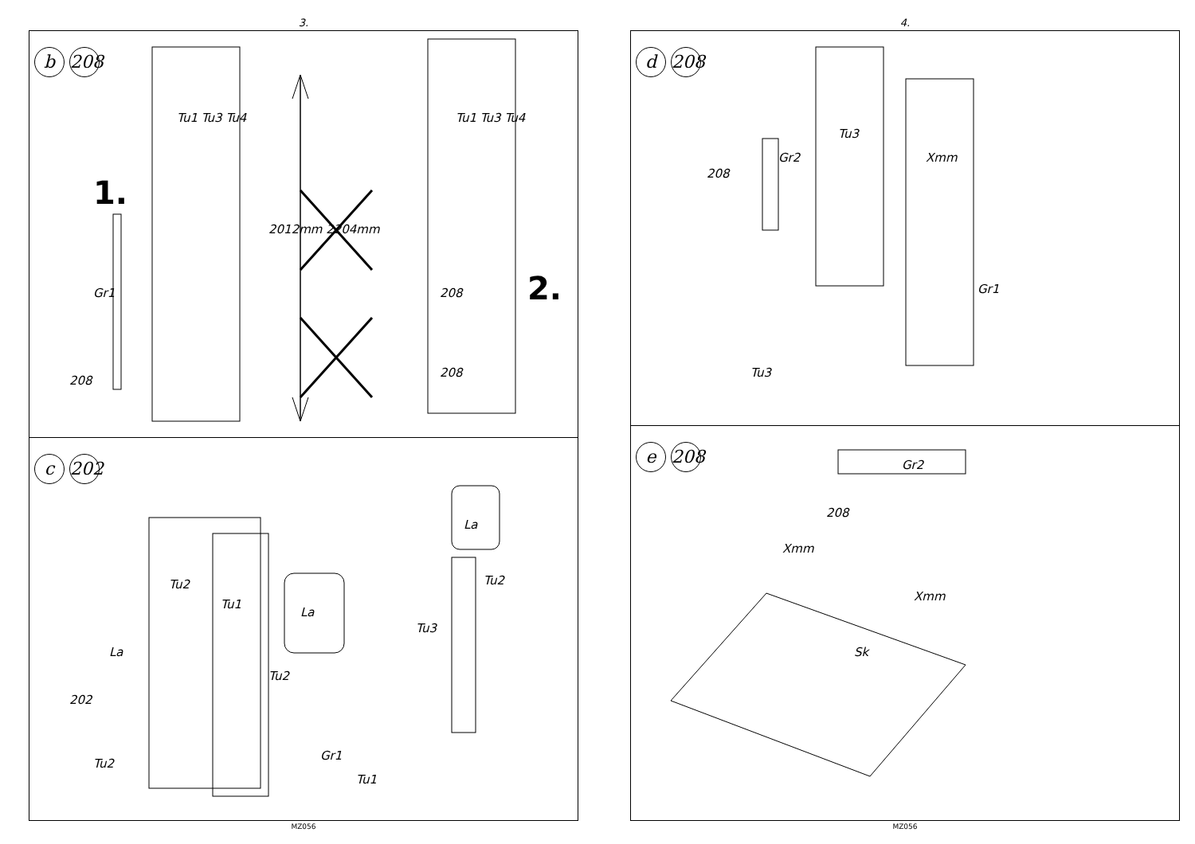3.
b 208
Tu1 Tu3 Tu4
1.
Gr1
208
2012mm 2204mm
Tu1 Tu3 Tu4
208
208
2.
c 202
Tu2
Tu1
La
202
Tu2
La
Tu2
Gr1
Tu1
La
Tu2
Tu3
MZ056
4.
d 208
Tu3
Gr2
208
Xmm
Gr1
Tu3
e 208
Gr2
208
Xmm
Xmm
Sk
MZ056